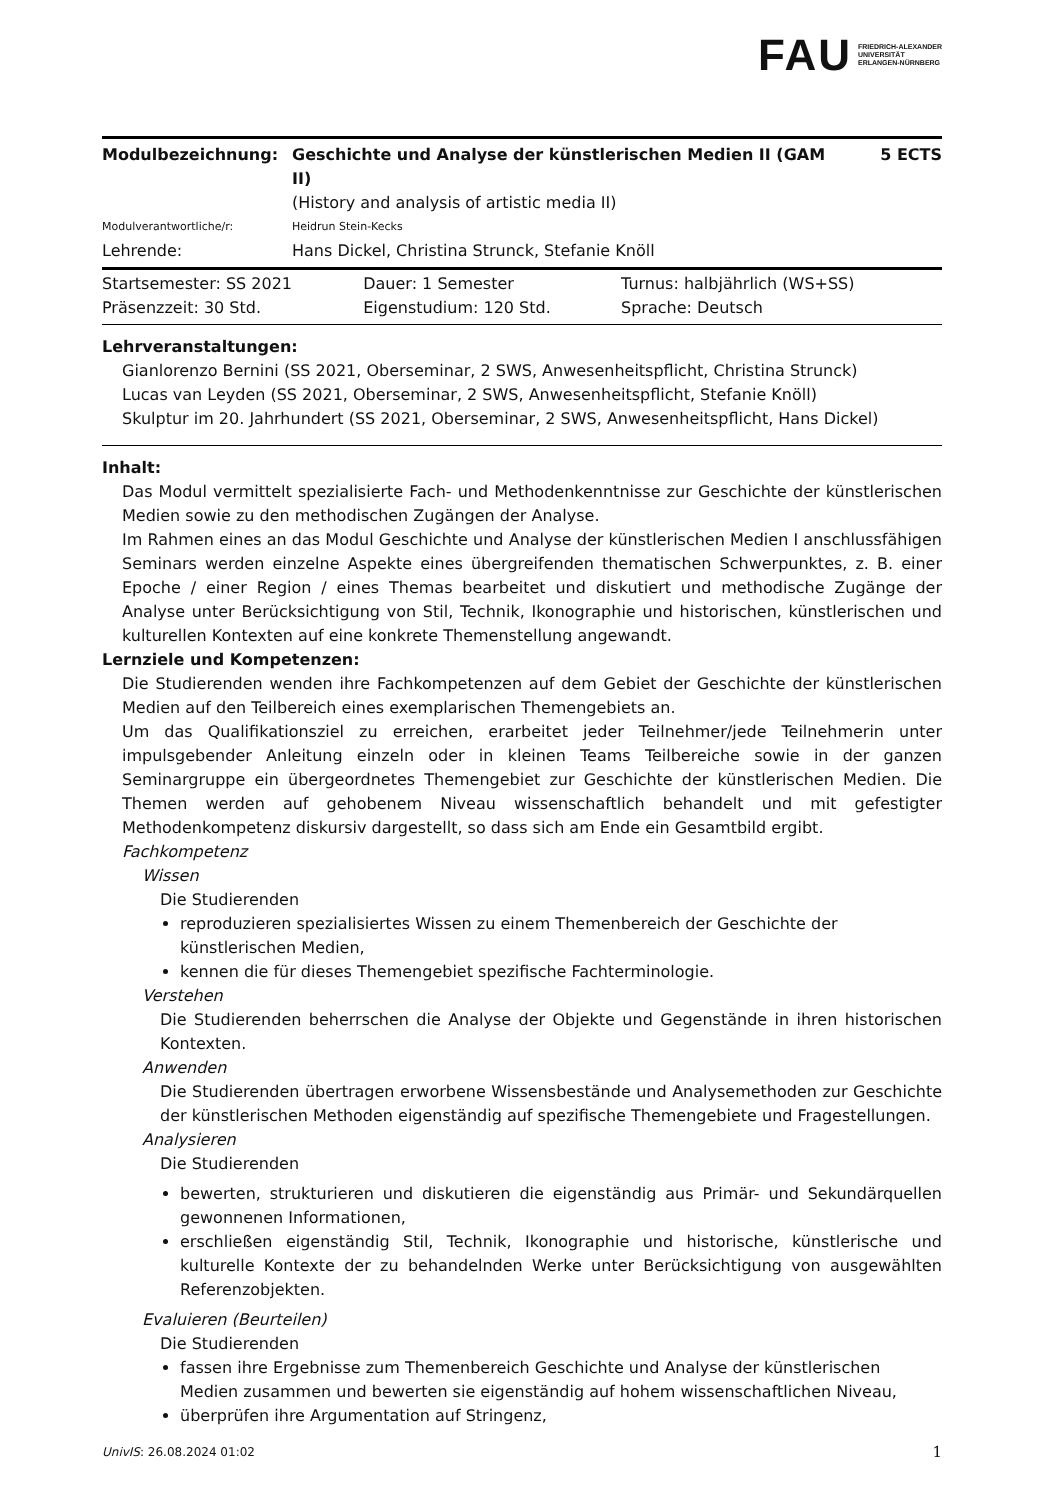FAU FRIEDRICH-ALEXANDER
UNIVERSITÄT
ERLANGEN-NÜRNBERG
| Modulbezeichnung: | Geschichte und Analyse der künstlerischen Medien II (GAM II) | 5 ECTS |
| | (History and analysis of artistic media II) | |
| Modulverantwortliche/r: | Heidrun Stein-Kecks | |
| Lehrende: | Hans Dickel, Christina Strunck, Stefanie Knöll | |
| Startsemester: SS 2021 | Dauer: 1 Semester | Turnus: halbjährlich (WS+SS) |
| Präsenzzeit: 30 Std. | Eigenstudium: 120 Std. | Sprache: Deutsch |
Lehrveranstaltungen:
Gianlorenzo Bernini (SS 2021, Oberseminar, 2 SWS, Anwesenheitspflicht, Christina Strunck)
Lucas van Leyden (SS 2021, Oberseminar, 2 SWS, Anwesenheitspflicht, Stefanie Knöll)
Skulptur im 20. Jahrhundert (SS 2021, Oberseminar, 2 SWS, Anwesenheitspflicht, Hans Dickel)
Inhalt:
Das Modul vermittelt spezialisierte Fach- und Methodenkenntnisse zur Geschichte der künstlerischen Medien sowie zu den methodischen Zugängen der Analyse.
Im Rahmen eines an das Modul Geschichte und Analyse der künstlerischen Medien I anschlussfähigen Seminars werden einzelne Aspekte eines übergreifenden thematischen Schwerpunktes, z. B. einer Epoche / einer Region / eines Themas bearbeitet und diskutiert und methodische Zugänge der Analyse unter Berücksichtigung von Stil, Technik, Ikonographie und historischen, künstlerischen und kulturellen Kontexten auf eine konkrete Themenstellung angewandt.
Lernziele und Kompetenzen:
Die Studierenden wenden ihre Fachkompetenzen auf dem Gebiet der Geschichte der künstlerischen Medien auf den Teilbereich eines exemplarischen Themengebiets an.
Um das Qualifikationsziel zu erreichen, erarbeitet jeder Teilnehmer/jede Teilnehmerin unter impulsgebender Anleitung einzeln oder in kleinen Teams Teilbereiche sowie in der ganzen Seminargruppe ein übergeordnetes Themengebiet zur Geschichte der künstlerischen Medien. Die Themen werden auf gehobenem Niveau wissenschaftlich behandelt und mit gefestigter Methodenkompetenz diskursiv dargestellt, so dass sich am Ende ein Gesamtbild ergibt.
Fachkompetenz
Wissen
Die Studierenden
reproduzieren spezialisiertes Wissen zu einem Themenbereich der Geschichte der künstlerischen Medien,
kennen die für dieses Themengebiet spezifische Fachterminologie.
Verstehen
Die Studierenden beherrschen die Analyse der Objekte und Gegenstände in ihren historischen Kontexten.
Anwenden
Die Studierenden übertragen erworbene Wissensbestände und Analysemethoden zur Geschichte der künstlerischen Methoden eigenständig auf spezifische Themengebiete und Fragestellungen.
Analysieren
Die Studierenden
bewerten, strukturieren und diskutieren die eigenständig aus Primär- und Sekundärquellen gewonnenen Informationen,
erschließen eigenständig Stil, Technik, Ikonographie und historische, künstlerische und kulturelle Kontexte der zu behandelnden Werke unter Berücksichtigung von ausgewählten Referenzobjekten.
Evaluieren (Beurteilen)
Die Studierenden
fassen ihre Ergebnisse zum Themenbereich Geschichte und Analyse der künstlerischen Medien zusammen und bewerten sie eigenständig auf hohem wissenschaftlichen Niveau,
überprüfen ihre Argumentation auf Stringenz,
UnivIS: 26.08.2024 01:02 1